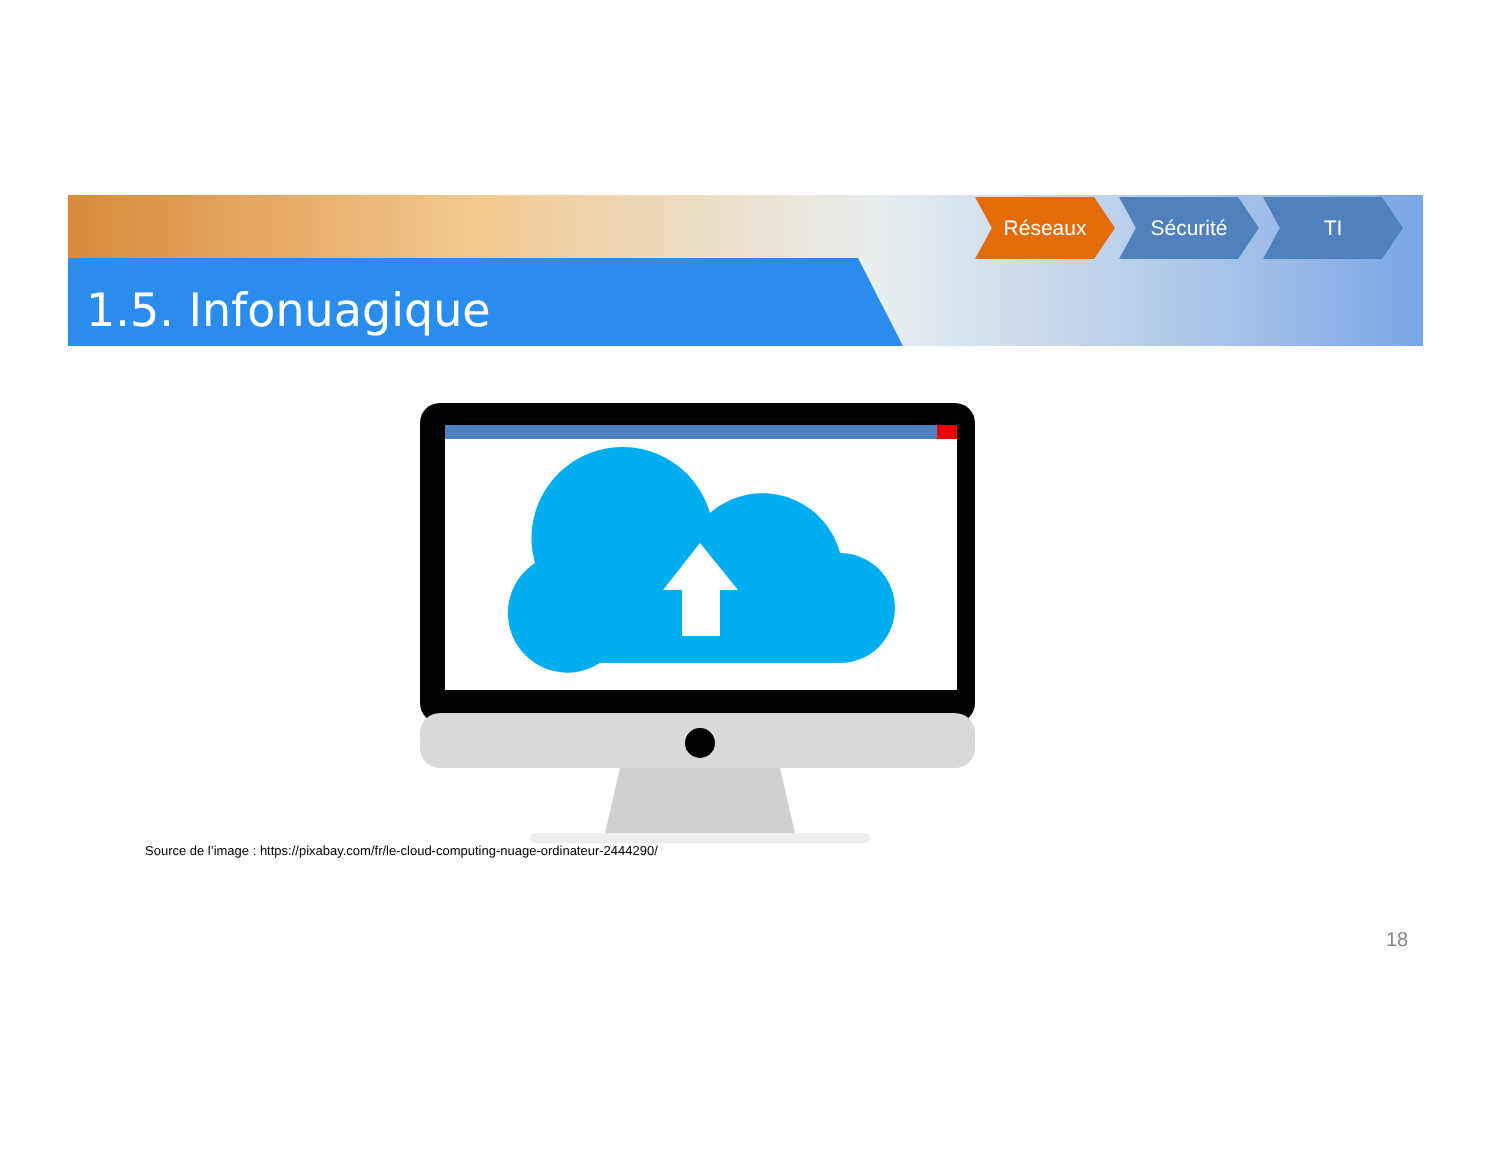1.5. Infonuagique
Réseaux Sécurité TI
Source de l’image : https://pixabay.com/fr/le-cloud-computing-nuage-ordinateur-2444290/
18